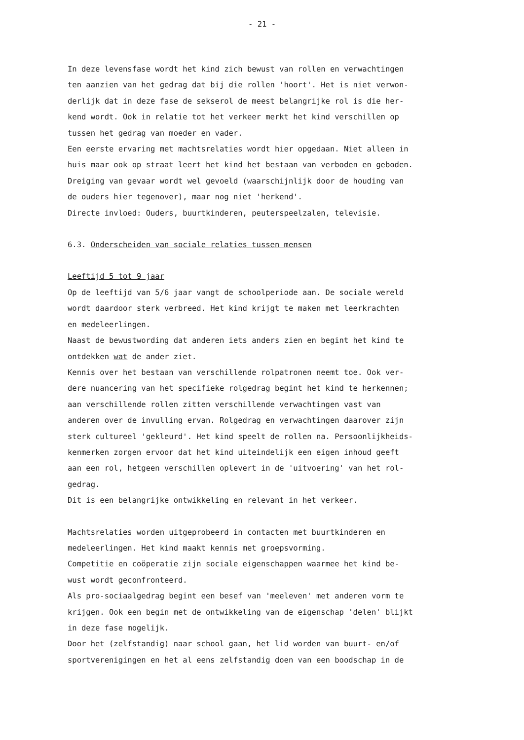- 21 -
In deze levensfase wordt het kind zich bewust van rollen en verwachtingen
ten aanzien van het gedrag dat bij die rollen 'hoort'. Het is niet verwon-
derlijk dat in deze fase de sekserol de meest belangrijke rol is die her-
kend wordt. Ook in relatie tot het verkeer merkt het kind verschillen op
tussen het gedrag van moeder en vader.
Een eerste ervaring met machtsrelaties wordt hier opgedaan. Niet alleen in
huis maar ook op straat leert het kind het bestaan van verboden en geboden.
Dreiging van gevaar wordt wel gevoeld (waarschijnlijk door de houding van
de ouders hier tegenover), maar nog niet 'herkend'.
Directe invloed: Ouders, buurtkinderen, peuterspeelzalen, televisie.
6.3. Onderscheiden van sociale relaties tussen mensen
Leeftijd 5 tot 9 jaar
Op de leeftijd van 5/6 jaar vangt de schoolperiode aan. De sociale wereld
wordt daardoor sterk verbreed. Het kind krijgt te maken met leerkrachten
en medeleerlingen.
Naast de bewustwording dat anderen iets anders zien en begint het kind te
ontdekken wat de ander ziet.
Kennis over het bestaan van verschillende rolpatronen neemt toe. Ook ver-
dere nuancering van het specifieke rolgedrag begint het kind te herkennen;
aan verschillende rollen zitten verschillende verwachtingen vast van
anderen over de invulling ervan. Rolgedrag en verwachtingen daarover zijn
sterk cultureel 'gekleurd'. Het kind speelt de rollen na. Persoonlijkheids-
kenmerken zorgen ervoor dat het kind uiteindelijk een eigen inhoud geeft
aan een rol, hetgeen verschillen oplevert in de 'uitvoering' van het rol-
gedrag.
Dit is een belangrijke ontwikkeling en relevant in het verkeer.
Machtsrelaties worden uitgeprobeerd in contacten met buurtkinderen en
medeleerlingen. Het kind maakt kennis met groepsvorming.
Competitie en coöperatie zijn sociale eigenschappen waarmee het kind be-
wust wordt geconfronteerd.
Als pro-sociaalgedrag begint een besef van 'meeleven' met anderen vorm te
krijgen. Ook een begin met de ontwikkeling van de eigenschap 'delen' blijkt
in deze fase mogelijk.
Door het (zelfstandig) naar school gaan, het lid worden van buurt- en/of
sportverenigingen en het al eens zelfstandig doen van een boodschap in de